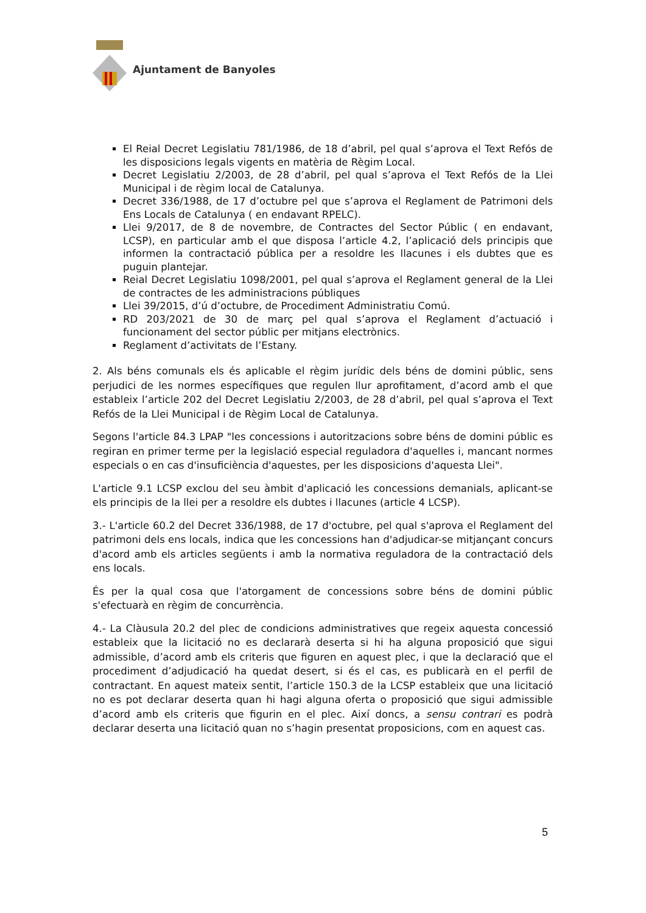Ajuntament de Banyoles
El Reial Decret Legislatiu 781/1986, de 18 d’abril, pel qual s’aprova el Text Refós de les disposicions legals vigents en matèria de Règim Local.
Decret Legislatiu 2/2003, de 28 d’abril, pel qual s’aprova el Text Refós de la Llei Municipal i de règim local de Catalunya.
Decret 336/1988, de 17 d’octubre pel que s’aprova el Reglament de Patrimoni dels Ens Locals de Catalunya ( en endavant RPELC).
Llei 9/2017, de 8 de novembre, de Contractes del Sector Públic ( en endavant, LCSP), en particular amb el que disposa l’article 4.2, l’aplicació dels principis que informen la contractació pública per a resoldre les llacunes i els dubtes que es puguin plantejar.
Reial Decret Legislatiu 1098/2001, pel qual s’aprova el Reglament general de la Llei de contractes de les administracions públiques
Llei 39/2015, d’ú d’octubre, de Procediment Administratiu Comú.
RD 203/2021 de 30 de març pel qual s’aprova el Reglament d’actuació i funcionament del sector públic per mitjans electrònics.
Reglament d’activitats de l’Estany.
2. Als béns comunals els és aplicable el règim jurídic dels béns de domini públic, sens perjudici de les normes específiques que regulen llur aprofitament, d’acord amb el que estableix l’article 202 del Decret Legislatiu 2/2003, de 28 d’abril, pel qual s’aprova el Text Refós de la Llei Municipal i de Règim Local de Catalunya.
Segons l'article 84.3 LPAP "les concessions i autoritzacions sobre béns de domini públic es regiran en primer terme per la legislació especial reguladora d'aquelles i, mancant normes especials o en cas d'insuficiència d'aquestes, per les disposicions d'aquesta Llei".
L'article 9.1 LCSP exclou del seu àmbit d'aplicació les concessions demanials, aplicant-se els principis de la llei per a resoldre els dubtes i llacunes (article 4 LCSP).
3.- L'article 60.2 del Decret 336/1988, de 17 d'octubre, pel qual s'aprova el Reglament del patrimoni dels ens locals, indica que les concessions han d'adjudicar-se mitjançant concurs d'acord amb els articles següents i amb la normativa reguladora de la contractació dels ens locals.
És per la qual cosa que l'atorgament de concessions sobre béns de domini públic s'efectuarà en règim de concurrència.
4.- La Clàusula 20.2 del plec de condicions administratives que regeix aquesta concessió estableix que la licitació no es declararà deserta si hi ha alguna proposició que sigui admissible, d’acord amb els criteris que figuren en aquest plec, i que la declaració que el procediment d’adjudicació ha quedat desert, si és el cas, es publicarà en el perfil de contractant. En aquest mateix sentit, l’article 150.3 de la LCSP estableix que una licitació no es pot declarar deserta quan hi hagi alguna oferta o proposició que sigui admissible d’acord amb els criteris que figurin en el plec. Així doncs, a sensu contrari es podrà declarar deserta una licitació quan no s’hagin presentat proposicions, com en aquest cas.
5